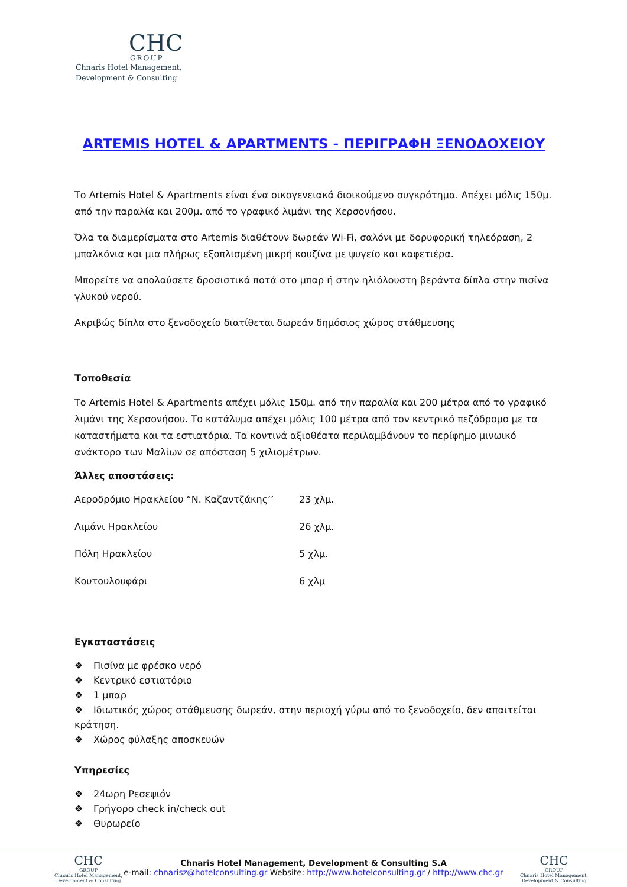CHC
GROUP
Chnaris Hotel Management,
Development & Consulting
ARTEMIS HOTEL & APARTMENTS - ΠΕΡΙΓΡΑΦΗ ΞΕΝΟΔΟΧΕΙΟΥ
Το Artemis Hotel & Apartments είναι ένα οικογενειακά διοικούμενο συγκρότημα. Απέχει μόλις 150μ. από την παραλία και 200μ. από το γραφικό λιμάνι της Χερσονήσου.
Όλα τα διαμερίσματα στο Artemis διαθέτουν δωρεάν Wi-Fi, σαλόνι με δορυφορική τηλεόραση, 2 μπαλκόνια και μια πλήρως εξοπλισμένη μικρή κουζίνα με ψυγείο και καφετιέρα.
Μπορείτε να απολαύσετε δροσιστικά ποτά στο μπαρ ή στην ηλιόλουστη βεράντα δίπλα στην πισίνα γλυκού νερού.
Ακριβώς δίπλα στο ξενοδοχείο διατίθεται δωρεάν δημόσιος χώρος στάθμευσης
Τοποθεσία
Το Artemis Hotel & Apartments απέχει μόλις 150μ. από την παραλία και 200 μέτρα από το γραφικό λιμάνι της Χερσονήσου. Το κατάλυμα απέχει μόλις 100 μέτρα από τον κεντρικό πεζόδρομο με τα καταστήματα και τα εστιατόρια. Τα κοντινά αξιοθέατα περιλαμβάνουν το περίφημο μινωικό ανάκτορο των Μαλίων σε απόσταση 5 χιλιομέτρων.
Άλλες αποστάσεις:
| Αεροδρόμιο Ηρακλείου “Ν. Καζαντζάκης’’ | 23 χλμ. |
| Λιμάνι Ηρακλείου | 26 χλμ. |
| Πόλη Ηρακλείου | 5 χλμ. |
| Κουτουλουφάρι | 6 χλμ |
Εγκαταστάσεις
❖ Πισίνα με φρέσκο νερό
❖ Κεντρικό εστιατόριο
❖ 1 μπαρ
❖ Ιδιωτικός χώρος στάθμευσης δωρεάν, στην περιοχή γύρω από το ξενοδοχείο, δεν απαιτείται κράτηση.
❖ Χώρος φύλαξης αποσκευών
Υπηρεσίες
❖ 24ωρη Ρεσεψιόν
❖ Γρήγορο check in/check out
❖ Θυρωρείο
CHC
GROUP
Chnaris Hotel Management,
Development & Consulting
Chnaris Hotel Management, Development & Consulting S.A
e-mail: chnarisz@hotelconsulting.gr Website: http://www.hotelconsulting.gr / http://www.chc.gr
CHC
GROUP
Chnaris Hotel Management,
Development & Consulting